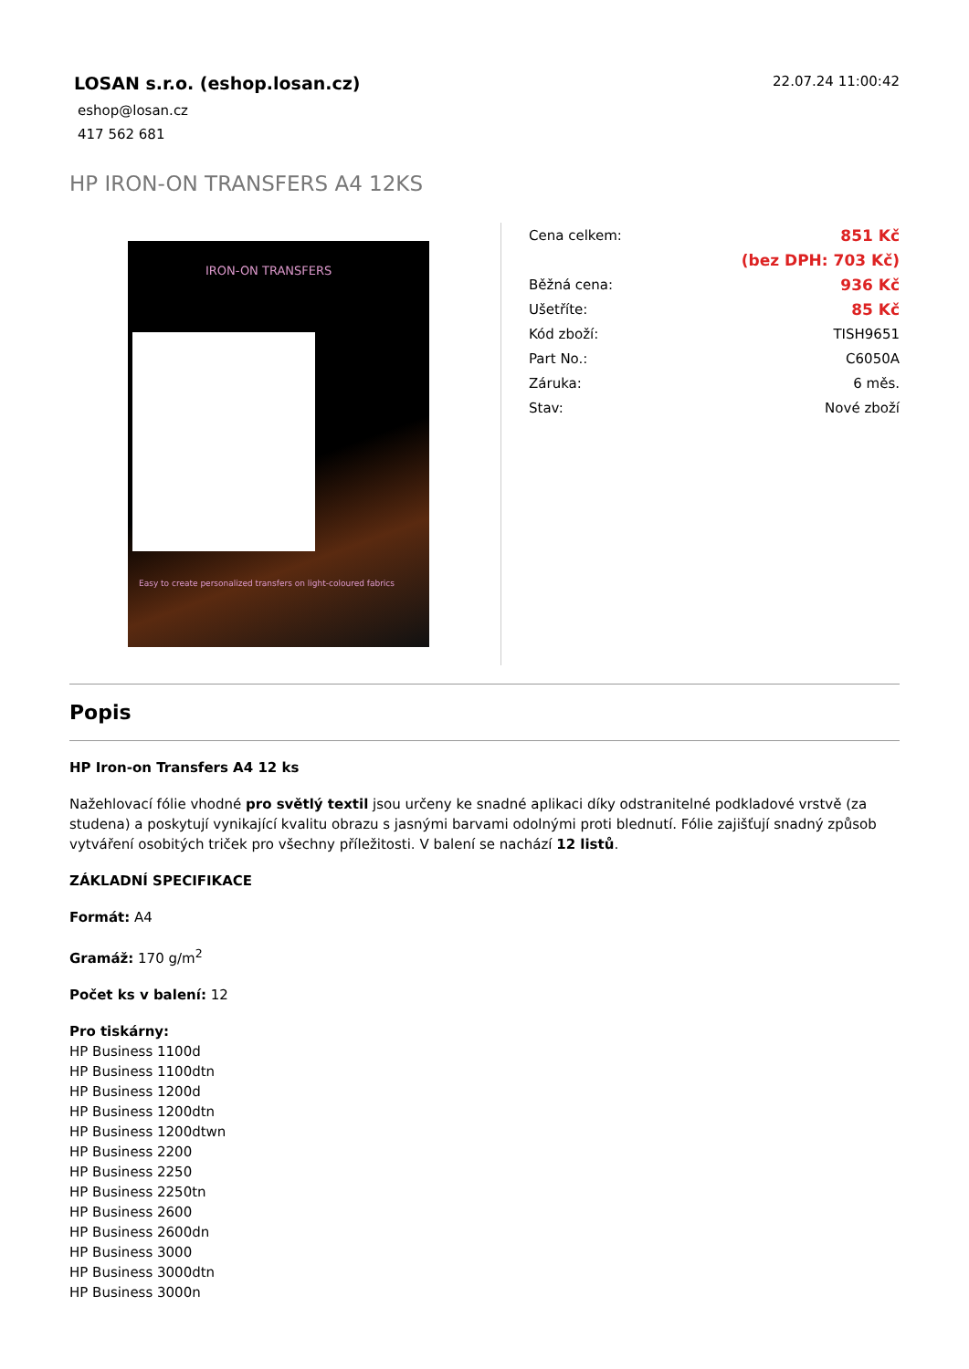LOSAN s.r.o. (eshop.losan.cz)
eshop@losan.cz
417 562 681
22.07.24 11:00:42
HP IRON-ON TRANSFERS A4 12KS
IRON-ON TRANSFERS
Easy to create personalized transfers on light-coloured fabrics
| Cena celkem: | 851 Kč |
| | (bez DPH: 703 Kč) |
| Běžná cena: | 936 Kč |
| Ušetříte: | 85 Kč |
| Kód zboží: | TISH9651 |
| Part No.: | C6050A |
| Záruka: | 6 měs. |
| Stav: | Nové zboží |
Popis
HP Iron-on Transfers A4 12 ks
Nažehlovací fólie vhodné pro světlý textil jsou určeny ke snadné aplikaci díky odstranitelné podkladové vrstvě (za studena) a poskytují vynikající kvalitu obrazu s jasnými barvami odolnými proti blednutí. Fólie zajišťují snadný způsob vytváření osobitých triček pro všechny příležitosti. V balení se nachází 12 listů.
ZÁKLADNÍ SPECIFIKACE
Formát: A4
Gramáž: 170 g/m<sup>2</sup>
Počet ks v balení: 12
Pro tiskárny:
HP Business 1100d
HP Business 1100dtn
HP Business 1200d
HP Business 1200dtn
HP Business 1200dtwn
HP Business 2200
HP Business 2250
HP Business 2250tn
HP Business 2600
HP Business 2600dn
HP Business 3000
HP Business 3000dtn
HP Business 3000n